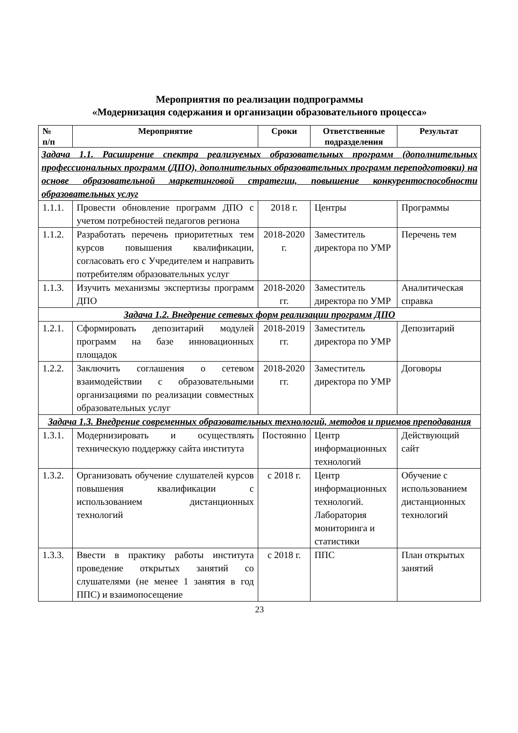Мероприятия по реализации подпрограммы
«Модернизация содержания и организации образовательного процесса»
| № п/п | Мероприятие | Сроки | Ответственные подразделения | Результат |
| --- | --- | --- | --- | --- |
| Задача 1.1. Расширение спектра реализуемых образовательных программ (дополнительных профессиональных программ (ДПО), дополнительных образовательных программ переподготовки) на основе образовательной маркетинговой стратегии, повышение конкурентоспособности образовательных услуг | | | | |
| 1.1.1. | Провести обновление программ ДПО с учетом потребностей педагогов региона | 2018 г. | Центры | Программы |
| 1.1.2. | Разработать перечень приоритетных тем курсов повышения квалификации, согласовать его с Учредителем и направить потребителям образовательных услуг | 2018-2020 г. | Заместитель директора по УМР | Перечень тем |
| 1.1.3. | Изучить механизмы экспертизы программ ДПО | 2018-2020 гг. | Заместитель директора по УМР | Аналитическая справка |
| Задача 1.2. Внедрение сетевых форм реализации программ ДПО | | | | |
| 1.2.1. | Сформировать депозитарий модулей программ на базе инновационных площадок | 2018-2019 гг. | Заместитель директора по УМР | Депозитарий |
| 1.2.2. | Заключить соглашения о сетевом взаимодействии с образовательными организациями по реализации совместных образовательных услуг | 2018-2020 гг. | Заместитель директора по УМР | Договоры |
| Задача 1.3. Внедрение современных образовательных технологий, методов и приемов преподавания | | | | |
| 1.3.1. | Модернизировать и осуществлять техническую поддержку сайта института | Постоянно | Центр информационных технологий | Действующий сайт |
| 1.3.2. | Организовать обучение слушателей курсов повышения квалификации с использованием дистанционных технологий | с 2018 г. | Центр информационных технологий. Лаборатория мониторинга и статистики | Обучение с использованием дистанционных технологий |
| 1.3.3. | Ввести в практику работы института проведение открытых занятий со слушателями (не менее 1 занятия в год ППС) и взаимопосещение | с 2018 г. | ППС | План открытых занятий |
23